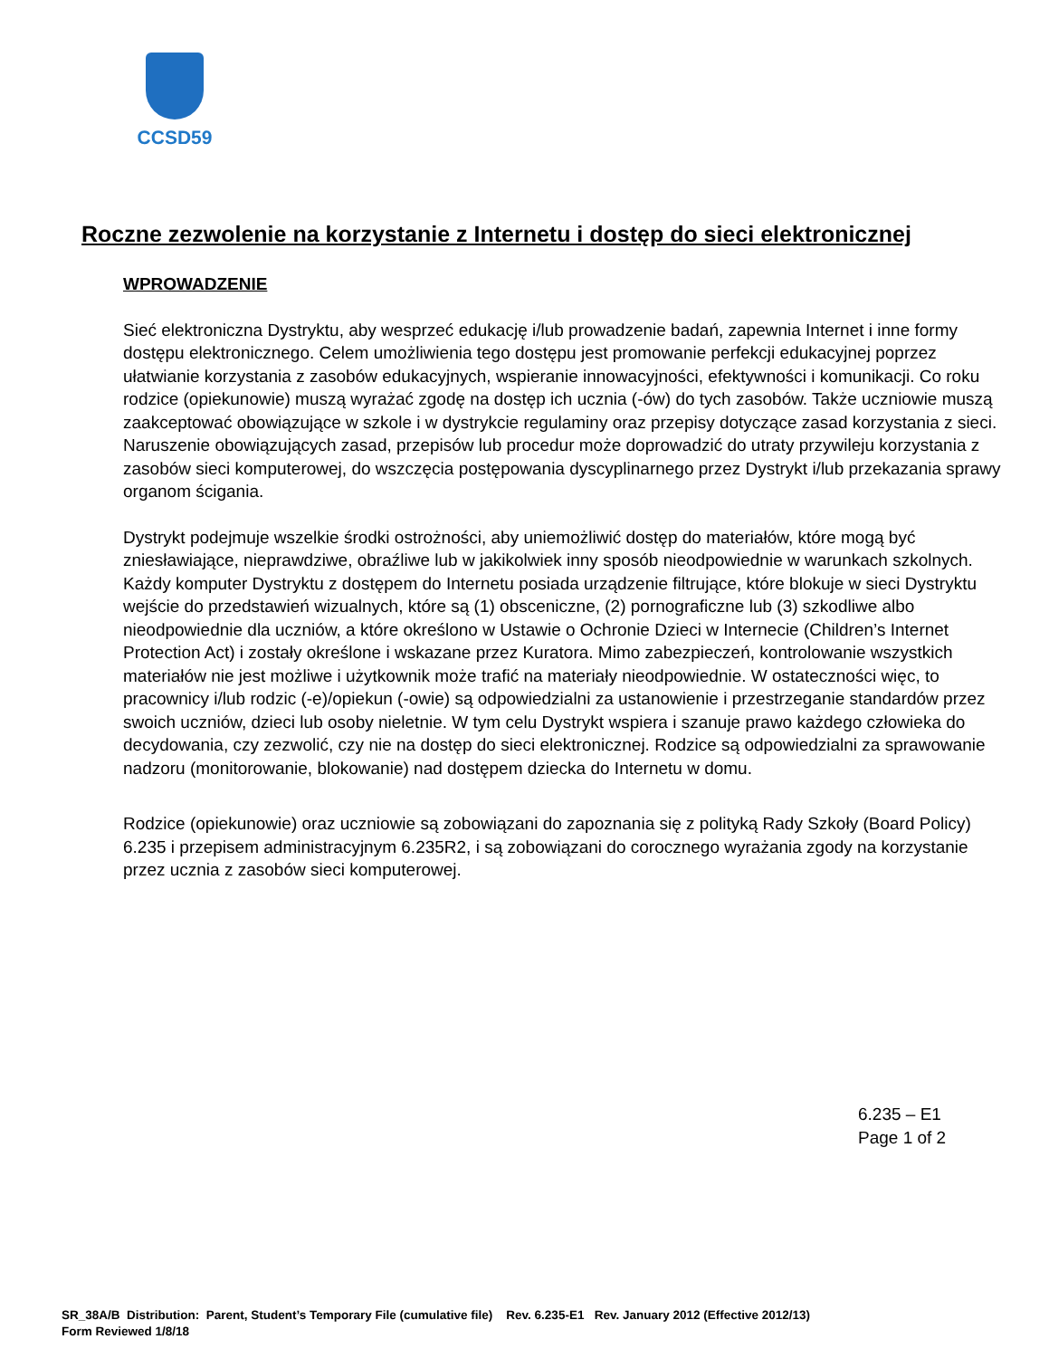CCSD59
Roczne zezwolenie na korzystanie z Internetu i dostęp do sieci elektronicznej
WPROWADZENIE
Sieć elektroniczna Dystryktu, aby wesprzeć edukację i/lub prowadzenie badań, zapewnia Internet i inne formy dostępu elektronicznego. Celem umożliwienia tego dostępu jest promowanie perfekcji edukacyjnej poprzez ułatwianie korzystania z zasobów edukacyjnych, wspieranie innowacyjności, efektywności i komunikacji. Co roku rodzice (opiekunowie) muszą wyrażać zgodę na dostęp ich ucznia (-ów) do tych zasobów. Także uczniowie muszą zaakceptować obowiązujące w szkole i w dystrykcie regulaminy oraz przepisy dotyczące zasad korzystania z sieci. Naruszenie obowiązujących zasad, przepisów lub procedur może doprowadzić do utraty przywileju korzystania z zasobów sieci komputerowej, do wszczęcia postępowania dyscyplinarnego przez Dystrykt i/lub przekazania sprawy organom ścigania.
Dystrykt podejmuje wszelkie środki ostrożności, aby uniemożliwić dostęp do materiałów, które mogą być zniesławiające, nieprawdziwe, obraźliwe lub w jakikolwiek inny sposób nieodpowiednie w warunkach szkolnych. Każdy komputer Dystryktu z dostępem do Internetu posiada urządzenie filtrujące, które blokuje w sieci Dystryktu wejście do przedstawień wizualnych, które są (1) obsceniczne, (2) pornograficzne lub (3) szkodliwe albo nieodpowiednie dla uczniów, a które określono w Ustawie o Ochronie Dzieci w Internecie (Children’s Internet Protection Act) i zostały określone i wskazane przez Kuratora. Mimo zabezpieczeń, kontrolowanie wszystkich materiałów nie jest możliwe i użytkownik może trafić na materiały nieodpowiednie. W ostateczności więc, to pracownicy i/lub rodzic (-e)/opiekun (-owie) są odpowiedzialni za ustanowienie i przestrzeganie standardów przez swoich uczniów, dzieci lub osoby nieletnie. W tym celu Dystrykt wspiera i szanuje prawo każdego człowieka do decydowania, czy zezwolić, czy nie na dostęp do sieci elektronicznej. Rodzice są odpowiedzialni za sprawowanie nadzoru (monitorowanie, blokowanie) nad dostępem dziecka do Internetu w domu.
Rodzice (opiekunowie) oraz uczniowie są zobowiązani do zapoznania się z polityką Rady Szkoły (Board Policy) 6.235 i przepisem administracyjnym 6.235R2, i są zobowiązani do corocznego wyrażania zgody na korzystanie przez ucznia z zasobów sieci komputerowej.
6.235 – E1
Page 1 of 2
SR_38A/B Distribution: Parent, Student’s Temporary File (cumulative file) Rev. 6.235-E1 Rev. January 2012 (Effective 2012/13)
Form Reviewed 1/8/18